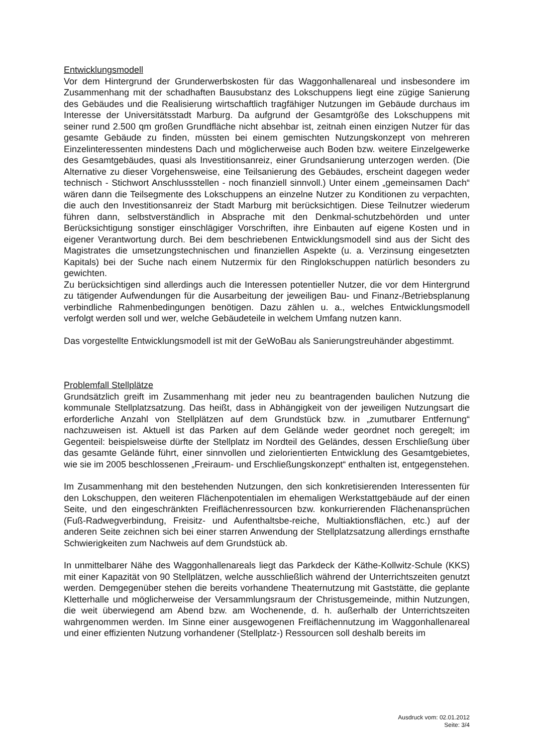Entwicklungsmodell
Vor dem Hintergrund der Grunderwerbskosten für das Waggonhallenareal und insbesondere im Zusammenhang mit der schadhaften Bausubstanz des Lokschuppens liegt eine zügige Sanierung des Gebäudes und die Realisierung wirtschaftlich tragfähiger Nutzungen im Gebäude durchaus im Interesse der Universitätsstadt Marburg. Da aufgrund der Gesamtgröße des Lokschuppens mit seiner rund 2.500 qm großen Grundfläche nicht absehbar ist, zeitnah einen einzigen Nutzer für das gesamte Gebäude zu finden, müssten bei einem gemischten Nutzungskonzept von mehreren Einzelinteressenten mindestens Dach und möglicherweise auch Boden bzw. weitere Einzelgewerke des Gesamtgebäudes, quasi als Investitionsanreiz, einer Grundsanierung unterzogen werden. (Die Alternative zu dieser Vorgehensweise, eine Teilsanierung des Gebäudes, erscheint dagegen weder technisch - Stichwort Anschlussstellen - noch finanziell sinnvoll.) Unter einem „gemeinsamen Dach“ wären dann die Teilsegmente des Lokschuppens an einzelne Nutzer zu Konditionen zu verpachten, die auch den Investitionsanreiz der Stadt Marburg mit berücksichtigen. Diese Teilnutzer wiederum führen dann, selbstverständlich in Absprache mit den Denkmal-schutzbehörden und unter Berücksichtigung sonstiger einschlägiger Vorschriften, ihre Einbauten auf eigene Kosten und in eigener Verantwortung durch. Bei dem beschriebenen Entwicklungsmodell sind aus der Sicht des Magistrates die umsetzungstechnischen und finanziellen Aspekte (u. a. Verzinsung eingesetzten Kapitals) bei der Suche nach einem Nutzermix für den Ringlokschuppen natürlich besonders zu gewichten.
Zu berücksichtigen sind allerdings auch die Interessen potentieller Nutzer, die vor dem Hintergrund zu tätigender Aufwendungen für die Ausarbeitung der jeweiligen Bau- und Finanz-/Betriebsplanung verbindliche Rahmenbedingungen benötigen. Dazu zählen u. a., welches Entwicklungsmodell verfolgt werden soll und wer, welche Gebäudeteile in welchem Umfang nutzen kann.
Das vorgestellte Entwicklungsmodell ist mit der GeWoBau als Sanierungstreuhänder abgestimmt.
Problemfall Stellplätze
Grundsätzlich greift im Zusammenhang mit jeder neu zu beantragenden baulichen Nutzung die kommunale Stellplatzsatzung. Das heißt, dass in Abhängigkeit von der jeweiligen Nutzungsart die erforderliche Anzahl von Stellplätzen auf dem Grundstück bzw. in „zumutbarer Entfernung“ nachzuweisen ist. Aktuell ist das Parken auf dem Gelände weder geordnet noch geregelt; im Gegenteil: beispielsweise dürfte der Stellplatz im Nordteil des Geländes, dessen Erschließung über das gesamte Gelände führt, einer sinnvollen und zielorientierten Entwicklung des Gesamtgebietes, wie sie im 2005 beschlossenen „Freiraum- und Erschließungskonzept“ enthalten ist, entgegenstehen.
Im Zusammenhang mit den bestehenden Nutzungen, den sich konkretisierenden Interessenten für den Lokschuppen, den weiteren Flächenpotentialen im ehemaligen Werkstattgebäude auf der einen Seite, und den eingeschränkten Freiflächenressourcen bzw. konkurrierenden Flächenansprüchen (Fuß-Radwegverbindung, Freisitz- und Aufenthaltsbe-reiche, Multiaktionsflächen, etc.) auf der anderen Seite zeichnen sich bei einer starren Anwendung der Stellplatzsatzung allerdings ernsthafte Schwierigkeiten zum Nachweis auf dem Grundstück ab.
In unmittelbarer Nähe des Waggonhallenareals liegt das Parkdeck der Käthe-Kollwitz-Schule (KKS) mit einer Kapazität von 90 Stellplätzen, welche ausschließlich während der Unterrichtszeiten genutzt werden. Demgegenüber stehen die bereits vorhandene Theaternutzung mit Gaststätte, die geplante Kletterhalle und möglicherweise der Versammlungsraum der Christusgemeinde, mithin Nutzungen, die weit überwiegend am Abend bzw. am Wochenende, d. h. außerhalb der Unterrichtszeiten wahrgenommen werden. Im Sinne einer ausgewogenen Freiflächennutzung im Waggonhallenareal und einer effizienten Nutzung vorhandener (Stellplatz-) Ressourcen soll deshalb bereits im
Ausdruck vom: 02.01.2012
Seite: 3/4